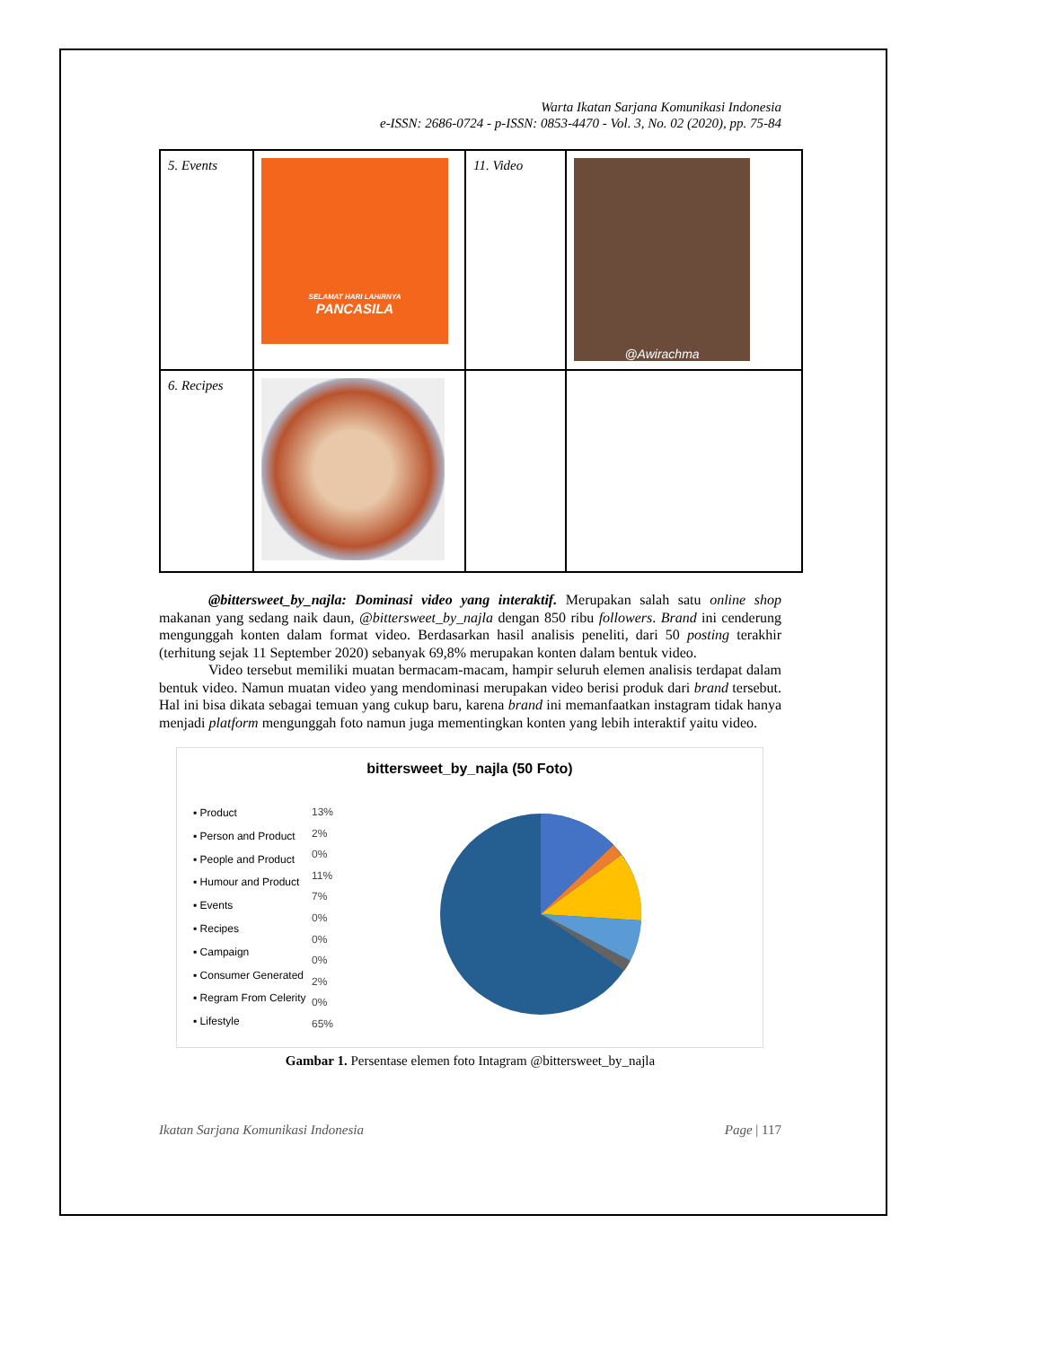Warta Ikatan Sarjana Komunikasi Indonesia
e-ISSN: 2686-0724 - p-ISSN: 0853-4470 - Vol. 3, No. 02 (2020), pp. 75-84
| 5. Events | SELAMAT HARI LAHIRNYA PANCASILA | 11. Video | @Awirachma |
| 6. Recipes | | | |
@bittersweet_by_najla: Dominasi video yang interaktif. Merupakan salah satu online shop makanan yang sedang naik daun, @bittersweet_by_najla dengan 850 ribu followers. Brand ini cenderung mengunggah konten dalam format video. Berdasarkan hasil analisis peneliti, dari 50 posting terakhir (terhitung sejak 11 September 2020) sebanyak 69,8% merupakan konten dalam bentuk video.
Video tersebut memiliki muatan bermacam-macam, hampir seluruh elemen analisis terdapat dalam bentuk video. Namun muatan video yang mendominasi merupakan video berisi produk dari brand tersebut. Hal ini bisa dikata sebagai temuan yang cukup baru, karena brand ini memanfaatkan instagram tidak hanya menjadi platform mengunggah foto namun juga mementingkan konten yang lebih interaktif yaitu video.
bittersweet_by_najla (50 Foto)
▪ Product
▪ Person and Product
▪ People and Product
▪ Humour and Product
▪ Events
▪ Recipes
▪ Campaign
▪ Consumer Generated
▪ Regram From Celerity
▪ Lifestyle
13%
2%
0%
11%
7%
0%
0%
0%
2%
0%
65%
Gambar 1. Persentase elemen foto Intagram @bittersweet_by_najla
Ikatan Sarjana Komunikasi Indonesia Page | 117